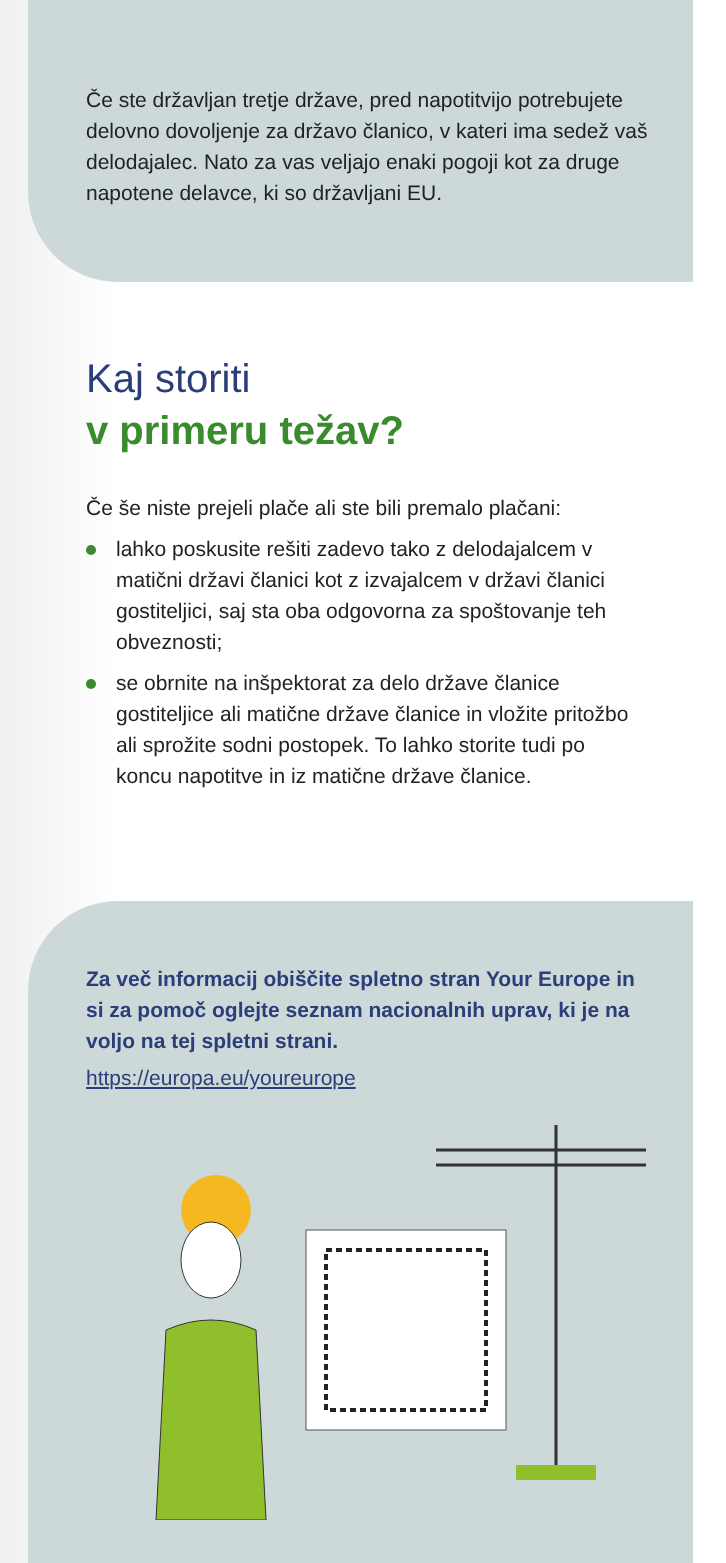Če ste državljan tretje države, pred napotitvijo potrebujete delovno dovoljenje za državo članico, v kateri ima sedež vaš delodajalec. Nato za vas veljajo enaki pogoji kot za druge napotene delavce, ki so državljani EU.
Kaj storiti
v primeru težav?
Če še niste prejeli plače ali ste bili premalo plačani:
lahko poskusite rešiti zadevo tako z delodajalcem v matični državi članici kot z izvajalcem v državi članici gostiteljici, saj sta oba odgovorna za spoštovanje teh obveznosti;
se obrnite na inšpektorat za delo države članice gostiteljice ali matične države članice in vložite pritožbo ali sprožite sodni postopek. To lahko storite tudi po koncu napotitve in iz matične države članice.
Za več informacij obiščite spletno stran Your Europe in si za pomoč oglejte seznam nacionalnih uprav, ki je na voljo na tej spletni strani.
https://europa.eu/youreurope